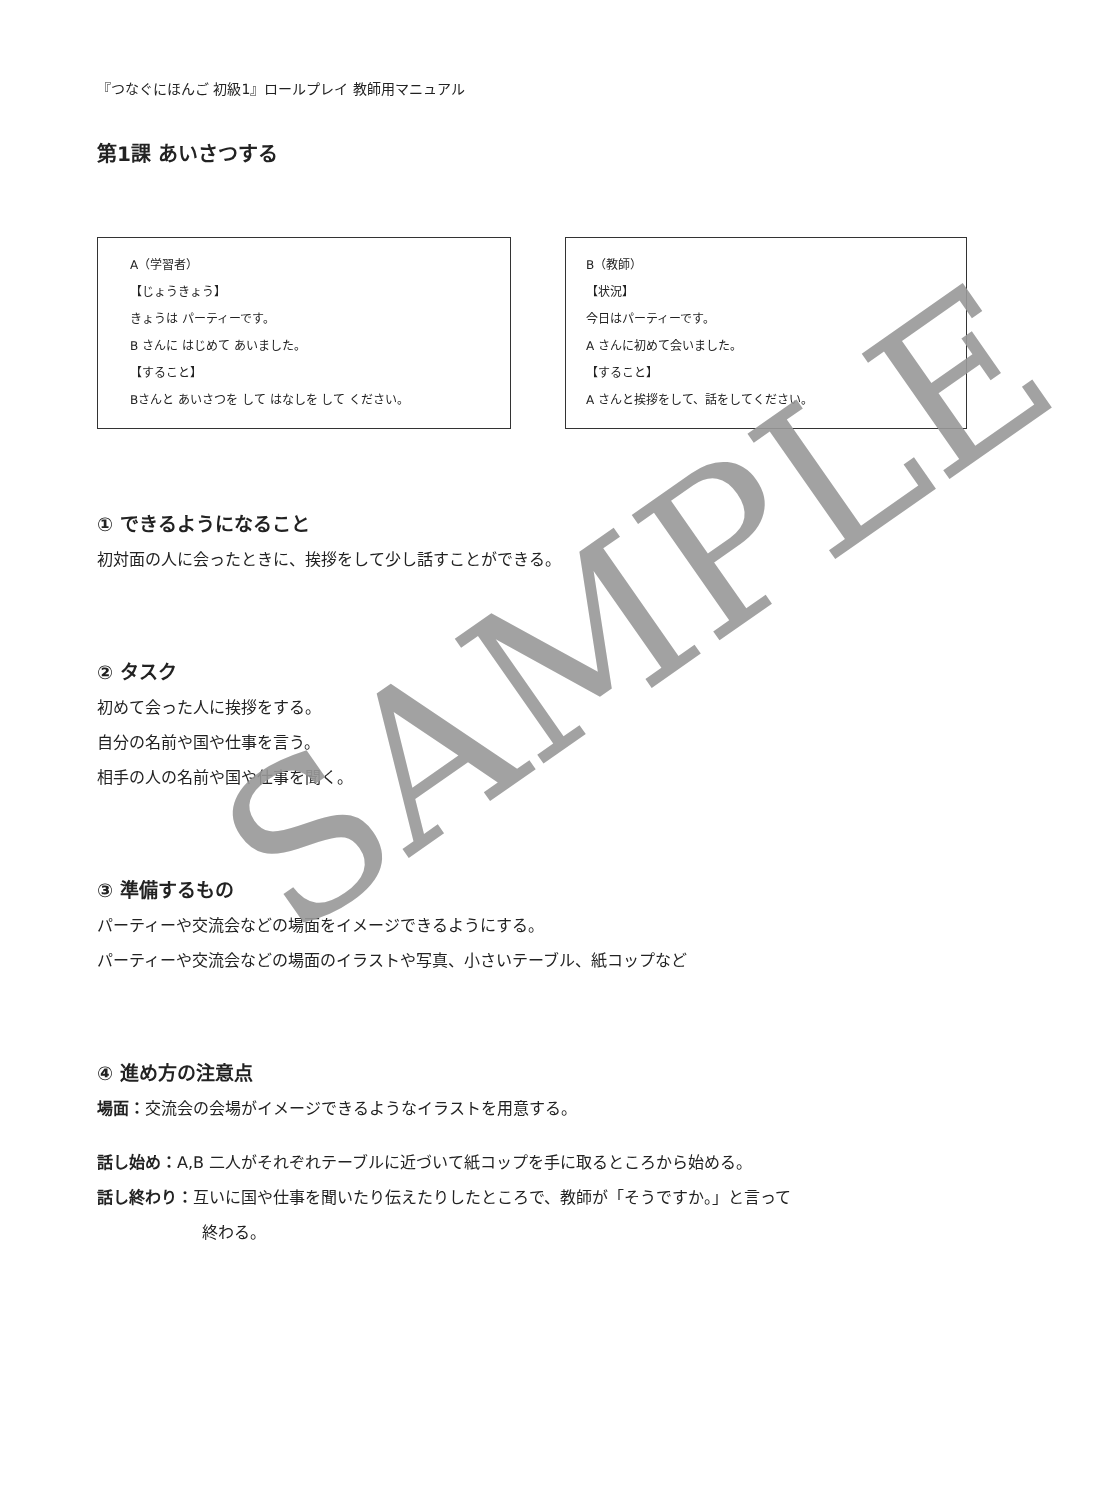『つなぐにほんご 初級1』ロールプレイ 教師用マニュアル
第1課 あいさつする
A（学習者）
【じょうきょう】
きょうは パーティーです。
B さんに はじめて あいました。
【すること】
Bさんと あいさつを して はなしを して ください。
B（教師）
【状況】
今日はパーティーです。
A さんに初めて会いました。
【すること】
A さんと挨拶をして、話をしてください。
① できるようになること
初対面の人に会ったときに、挨拶をして少し話すことができる。
② タスク
初めて会った人に挨拶をする。
自分の名前や国や仕事を言う。
相手の人の名前や国や仕事を聞く。
③ 準備するもの
パーティーや交流会などの場面をイメージできるようにする。
パーティーや交流会などの場面のイラストや写真、小さいテーブル、紙コップなど
④ 進め方の注意点
場面：交流会の会場がイメージできるようなイラストを用意する。
話し始め：A,B 二人がそれぞれテーブルに近づいて紙コップを手に取るところから始める。
話し終わり：互いに国や仕事を聞いたり伝えたりしたところで、教師が「そうですか。」と言って
終わる。
SAMPLE